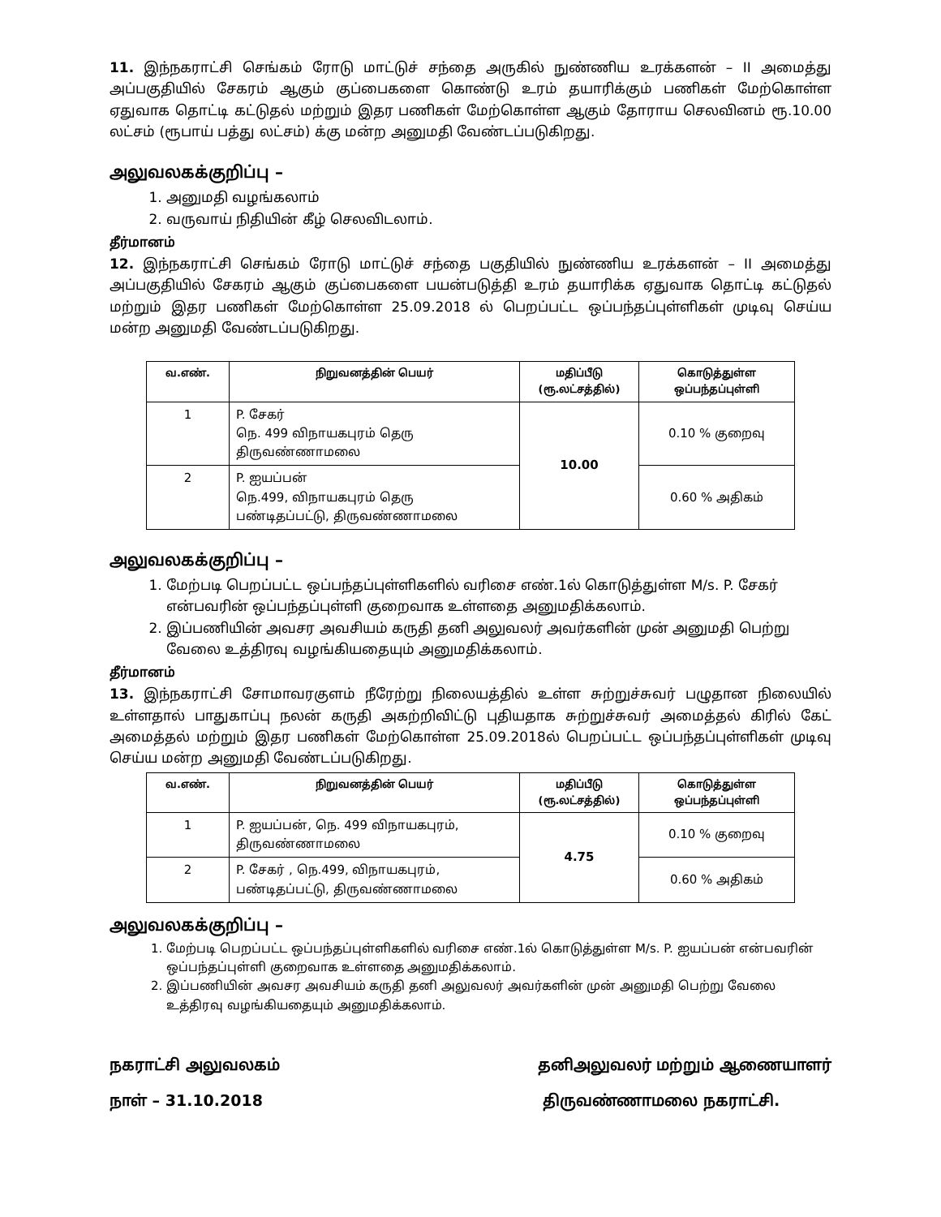11. இந்நகராட்சி செங்கம் ரோடு மாட்டுச் சந்தை அருகில் நுண்ணிய உரக்களன் – II அமைத்து அப்பகுதியில் சேகரம் ஆகும் குப்பைகளை கொண்டு உரம் தயாரிக்கும் பணிகள் மேற்கொள்ள ஏதுவாக தொட்டி கட்டுதல் மற்றும் இதர பணிகள் மேற்கொள்ள ஆகும் தோராய செலவினம் ரூ.10.00 லட்சம் (ரூபாய் பத்து லட்சம்) க்கு மன்ற அனுமதி வேண்டப்படுகிறது.
அலுவலகக்குறிப்பு –
1. அனுமதி வழங்கலாம்
2. வருவாய் நிதியின் கீழ் செலவிடலாம்.
தீர்மானம்
12. இந்நகராட்சி செங்கம் ரோடு மாட்டுச் சந்தை பகுதியில் நுண்ணிய உரக்களன் – II அமைத்து அப்பகுதியில் சேகரம் ஆகும் குப்பைகளை பயன்படுத்தி உரம் தயாரிக்க ஏதுவாக தொட்டி கட்டுதல் மற்றும் இதர பணிகள் மேற்கொள்ள 25.09.2018 ல் பெறப்பட்ட ஒப்பந்தப்புள்ளிகள் முடிவு செய்ய மன்ற அனுமதி வேண்டப்படுகிறது.
| வ.எண். | நிறுவனத்தின் பெயர் | மதிப்பீடு (ரூ.லட்சத்தில்) | கொடுத்துள்ள ஒப்பந்தப்புள்ளி |
| --- | --- | --- | --- |
| 1 | P. சேகர் நெ. 499 விநாயகபுரம் தெரு திருவண்ணாமலை | 10.00 | 0.10 % குறைவு |
| 2 | P. ஐயப்பன் நெ.499, விநாயகபுரம் தெரு பண்டிதப்பட்டு, திருவண்ணாமலை | | 0.60 % அதிகம் |
அலுவலகக்குறிப்பு –
1. மேற்படி பெறப்பட்ட ஒப்பந்தப்புள்ளிகளில் வரிசை எண்.1ல் கொடுத்துள்ள M/s. P. சேகர் என்பவரின் ஒப்பந்தப்புள்ளி குறைவாக உள்ளதை அனுமதிக்கலாம்.
2. இப்பணியின் அவசர அவசியம் கருதி தனி அலுவலர் அவர்களின் முன் அனுமதி பெற்று வேலை உத்திரவு வழங்கியதையும் அனுமதிக்கலாம்.
தீர்மானம்
13. இந்நகராட்சி சோமாவரகுளம் நீரேற்று நிலையத்தில் உள்ள சுற்றுச்சுவர் பழுதான நிலையில் உள்ளதால் பாதுகாப்பு நலன் கருதி அகற்றிவிட்டு புதியதாக சுற்றுச்சுவர் அமைத்தல் கிரில் கேட் அமைத்தல் மற்றும் இதர பணிகள் மேற்கொள்ள 25.09.2018ல் பெறப்பட்ட ஒப்பந்தப்புள்ளிகள் முடிவு செய்ய மன்ற அனுமதி வேண்டப்படுகிறது.
| வ.எண். | நிறுவனத்தின் பெயர் | மதிப்பீடு (ரூ.லட்சத்தில்) | கொடுத்துள்ள ஒப்பந்தப்புள்ளி |
| --- | --- | --- | --- |
| 1 | P. ஐயப்பன், நெ. 499 விநாயகபுரம், திருவண்ணாமலை | 4.75 | 0.10 % குறைவு |
| 2 | P. சேகர் , நெ.499, விநாயகபுரம், பண்டிதப்பட்டு, திருவண்ணாமலை | | 0.60 % அதிகம் |
அலுவலகக்குறிப்பு –
1. மேற்படி பெறப்பட்ட ஒப்பந்தப்புள்ளிகளில் வரிசை எண்.1ல் கொடுத்துள்ள M/s. P. ஐயப்பன் என்பவரின் ஒப்பந்தப்புள்ளி குறைவாக உள்ளதை அனுமதிக்கலாம்.
2. இப்பணியின் அவசர அவசியம் கருதி தனி அலுவலர் அவர்களின் முன் அனுமதி பெற்று வேலை உத்திரவு வழங்கியதையும் அனுமதிக்கலாம்.
நகராட்சி அலுவலகம்
நாள் – 31.10.2018
தனிஅலுவலர் மற்றும் ஆணையாளர்
திருவண்ணாமலை நகராட்சி.